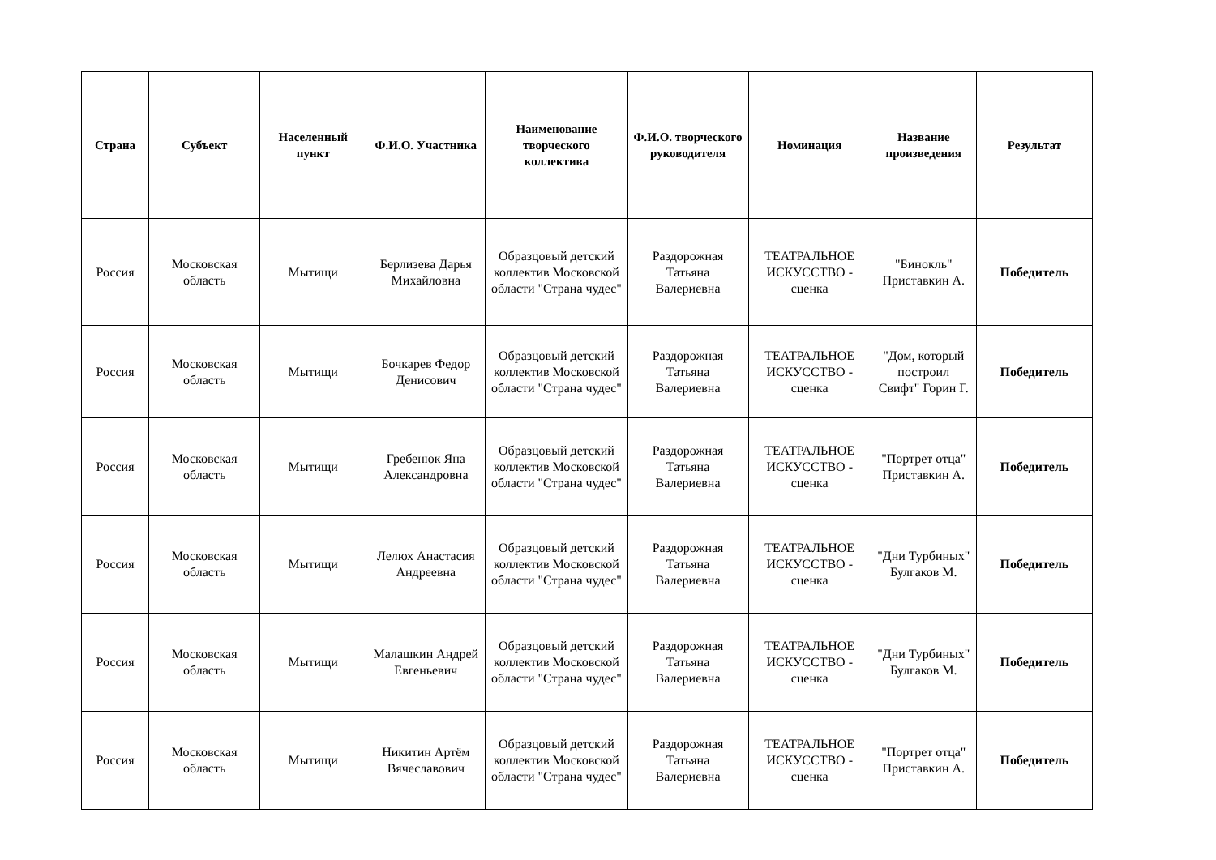| Страна | Субъект | Населенный пункт | Ф.И.О. Участника | Наименование творческого коллектива | Ф.И.О. творческого руководителя | Номинация | Название произведения | Результат |
| --- | --- | --- | --- | --- | --- | --- | --- | --- |
| Россия | Московская область | Мытищи | Берлизева Дарья Михайловна | Образцовый детский коллектив Московской области "Страна чудес" | Раздорожная Татьяна Валериевна | ТЕАТРАЛЬНОЕ ИСКУССТВО - сценка | "Бинокль" Приставкин А. | Победитель |
| Россия | Московская область | Мытищи | Бочкарев Федор Денисович | Образцовый детский коллектив Московской области "Страна чудес" | Раздорожная Татьяна Валериевна | ТЕАТРАЛЬНОЕ ИСКУССТВО - сценка | "Дом, который построил Свифт" Горин Г. | Победитель |
| Россия | Московская область | Мытищи | Гребенюк Яна Александровна | Образцовый детский коллектив Московской области "Страна чудес" | Раздорожная Татьяна Валериевна | ТЕАТРАЛЬНОЕ ИСКУССТВО - сценка | "Портрет отца" Приставкин А. | Победитель |
| Россия | Московская область | Мытищи | Лелюх Анастасия Андреевна | Образцовый детский коллектив Московской области "Страна чудес" | Раздорожная Татьяна Валериевна | ТЕАТРАЛЬНОЕ ИСКУССТВО - сценка | "Дни Турбиных" Булгаков М. | Победитель |
| Россия | Московская область | Мытищи | Малашкин Андрей Евгеньевич | Образцовый детский коллектив Московской области "Страна чудес" | Раздорожная Татьяна Валериевна | ТЕАТРАЛЬНОЕ ИСКУССТВО - сценка | "Дни Турбиных" Булгаков М. | Победитель |
| Россия | Московская область | Мытищи | Никитин Артём Вячеславович | Образцовый детский коллектив Московской области "Страна чудес" | Раздорожная Татьяна Валериевна | ТЕАТРАЛЬНОЕ ИСКУССТВО - сценка | "Портрет отца" Приставкин А. | Победитель |